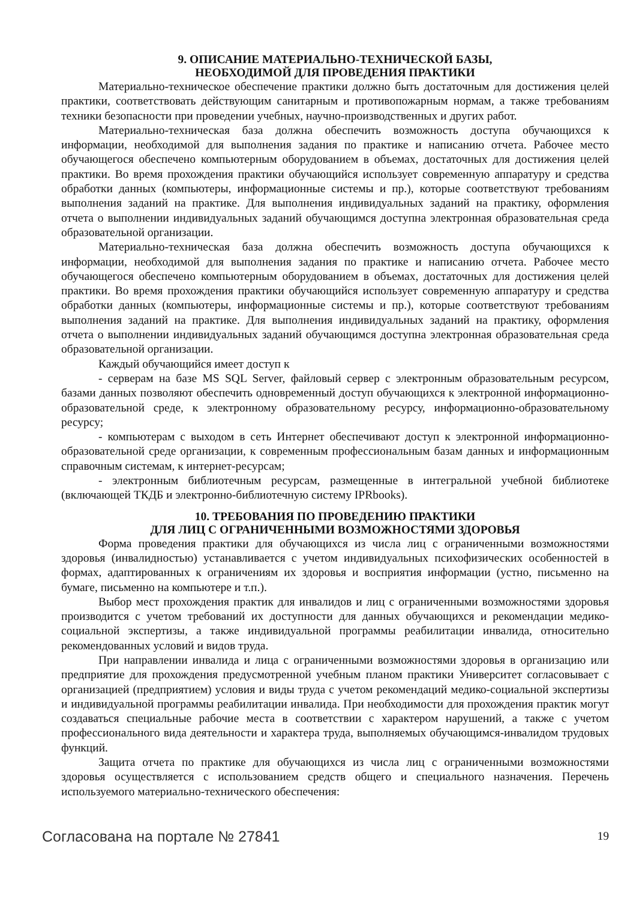9. ОПИСАНИЕ МАТЕРИАЛЬНО-ТЕХНИЧЕСКОЙ БАЗЫ,
НЕОБХОДИМОЙ ДЛЯ ПРОВЕДЕНИЯ ПРАКТИКИ
Материально-техническое обеспечение практики должно быть достаточным для достижения целей практики, соответствовать действующим санитарным и противопожарным нормам, а также требованиям техники безопасности при проведении учебных, научно-производственных и других работ.
Материально-техническая база должна обеспечить возможность доступа обучающихся к информации, необходимой для выполнения задания по практике и написанию отчета. Рабочее место обучающегося обеспечено компьютерным оборудованием в объемах, достаточных для достижения целей практики. Во время прохождения практики обучающийся использует современную аппаратуру и средства обработки данных (компьютеры, информационные системы и пр.), которые соответствуют требованиям выполнения заданий на практике. Для выполнения индивидуальных заданий на практику, оформления отчета о выполнении индивидуальных заданий обучающимся доступна электронная образовательная среда образовательной организации.
Материально-техническая база должна обеспечить возможность доступа обучающихся к информации, необходимой для выполнения задания по практике и написанию отчета. Рабочее место обучающегося обеспечено компьютерным оборудованием в объемах, достаточных для достижения целей практики. Во время прохождения практики обучающийся использует современную аппаратуру и средства обработки данных (компьютеры, информационные системы и пр.), которые соответствуют требованиям выполнения заданий на практике. Для выполнения индивидуальных заданий на практику, оформления отчета о выполнении индивидуальных заданий обучающимся доступна электронная образовательная среда образовательной организации.
Каждый обучающийся имеет доступ к
- серверам на базе MS SQL Server, файловый сервер с электронным образовательным ресурсом, базами данных позволяют обеспечить одновременный доступ обучающихся к электронной информационно-образовательной среде, к электронному образовательному ресурсу, информационно-образовательному ресурсу;
- компьютерам с выходом в сеть Интернет обеспечивают доступ к электронной информационно-образовательной среде организации, к современным профессиональным базам данных и информационным справочным системам, к интернет-ресурсам;
- электронным библиотечным ресурсам, размещенные в интегральной учебной библиотеке (включающей ТКДБ и электронно-библиотечную систему IPRbooks).
10. ТРЕБОВАНИЯ ПО ПРОВЕДЕНИЮ ПРАКТИКИ
ДЛЯ ЛИЦ С ОГРАНИЧЕННЫМИ ВОЗМОЖНОСТЯМИ ЗДОРОВЬЯ
Форма проведения практики для обучающихся из числа лиц с ограниченными возможностями здоровья (инвалидностью) устанавливается с учетом индивидуальных психофизических особенностей в формах, адаптированных к ограничениям их здоровья и восприятия информации (устно, письменно на бумаге, письменно на компьютере и т.п.).
Выбор мест прохождения практик для инвалидов и лиц с ограниченными возможностями здоровья производится с учетом требований их доступности для данных обучающихся и рекомендации медико-социальной экспертизы, а также индивидуальной программы реабилитации инвалида, относительно рекомендованных условий и видов труда.
При направлении инвалида и лица с ограниченными возможностями здоровья в организацию или предприятие для прохождения предусмотренной учебным планом практики Университет согласовывает с организацией (предприятием) условия и виды труда с учетом рекомендаций медико-социальной экспертизы и индивидуальной программы реабилитации инвалида. При необходимости для прохождения практик могут создаваться специальные рабочие места в соответствии с характером нарушений, а также с учетом профессионального вида деятельности и характера труда, выполняемых обучающимся-инвалидом трудовых функций.
Защита отчета по практике для обучающихся из числа лиц с ограниченными возможностями здоровья осуществляется с использованием средств общего и специального назначения. Перечень используемого материально-технического обеспечения:
Согласована на портале № 27841 19